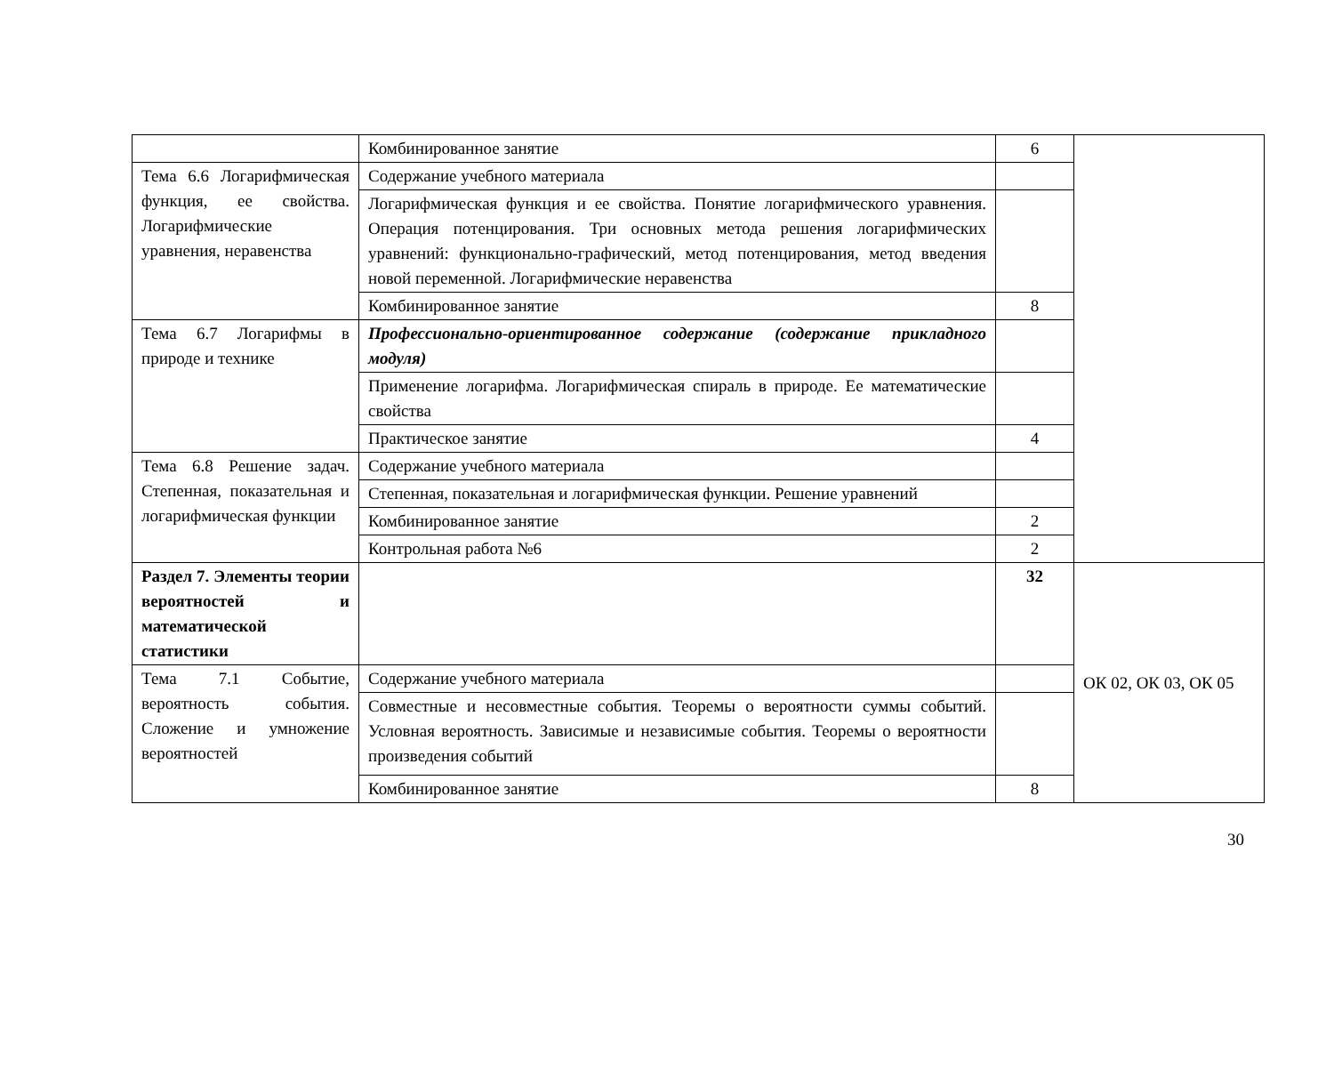| | Комбинированное занятие | 6 | |
| Тема 6.6 Логарифмическая функция, ее свойства. Логарифмические уравнения, неравенства | Содержание учебного материала | | |
| | Логарифмическая функция и ее свойства. Понятие логарифмического уравнения. Операция потенцирования. Три основных метода решения логарифмических уравнений: функционально-графический, метод потенцирования, метод введения новой переменной. Логарифмические неравенства | | |
| | Комбинированное занятие | 8 | |
| Тема 6.7 Логарифмы в природе и технике | Профессионально-ориентированное содержание (содержание прикладного модуля) | | |
| | Применение логарифма. Логарифмическая спираль в природе. Ее математические свойства | | |
| | Практическое занятие | 4 | |
| Тема 6.8 Решение задач. Степенная, показательная и логарифмическая функции | Содержание учебного материала | | |
| | Степенная, показательная и логарифмическая функции. Решение уравнений | | |
| | Комбинированное занятие | 2 | |
| | Контрольная работа №6 | 2 | |
| Раздел 7. Элементы теории вероятностей и математической статистики | | 32 | ОК 02, ОК 03, ОК 05 |
| Тема 7.1 Событие, вероятность события. Сложение и умножение вероятностей | Содержание учебного материала | | |
| | Совместные и несовместные события. Теоремы о вероятности суммы событий. Условная вероятность. Зависимые и независимые события. Теоремы о вероятности произведения событий | | |
| | Комбинированное занятие | 8 | |
30